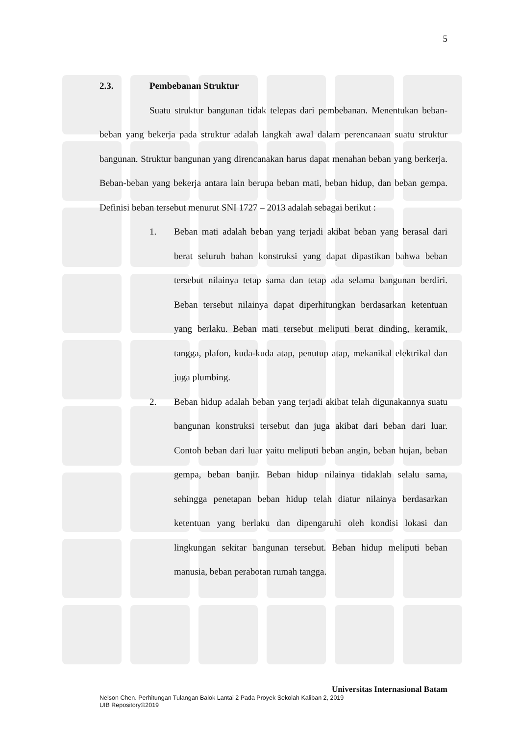5
2.3. Pembebanan Struktur
Suatu struktur bangunan tidak telepas dari pembebanan. Menentukan beban-beban yang bekerja pada struktur adalah langkah awal dalam perencanaan suatu struktur bangunan. Struktur bangunan yang direncanakan harus dapat menahan beban yang berkerja. Beban-beban yang bekerja antara lain berupa beban mati, beban hidup, dan beban gempa. Definisi beban tersebut menurut SNI 1727 – 2013 adalah sebagai berikut :
1. Beban mati adalah beban yang terjadi akibat beban yang berasal dari berat seluruh bahan konstruksi yang dapat dipastikan bahwa beban tersebut nilainya tetap sama dan tetap ada selama bangunan berdiri. Beban tersebut nilainya dapat diperhitungkan berdasarkan ketentuan yang berlaku. Beban mati tersebut meliputi berat dinding, keramik, tangga, plafon, kuda-kuda atap, penutup atap, mekanikal elektrikal dan juga plumbing.
2. Beban hidup adalah beban yang terjadi akibat telah digunakannya suatu bangunan konstruksi tersebut dan juga akibat dari beban dari luar. Contoh beban dari luar yaitu meliputi beban angin, beban hujan, beban gempa, beban banjir. Beban hidup nilainya tidaklah selalu sama, sehingga penetapan beban hidup telah diatur nilainya berdasarkan ketentuan yang berlaku dan dipengaruhi oleh kondisi lokasi dan lingkungan sekitar bangunan tersebut. Beban hidup meliputi beban manusia, beban perabotan rumah tangga.
Universitas Internasional Batam
Nelson Chen. Perhitungan Tulangan Balok Lantai 2 Pada Proyek Sekolah Kaliban 2, 2019
UIB Repository©2019